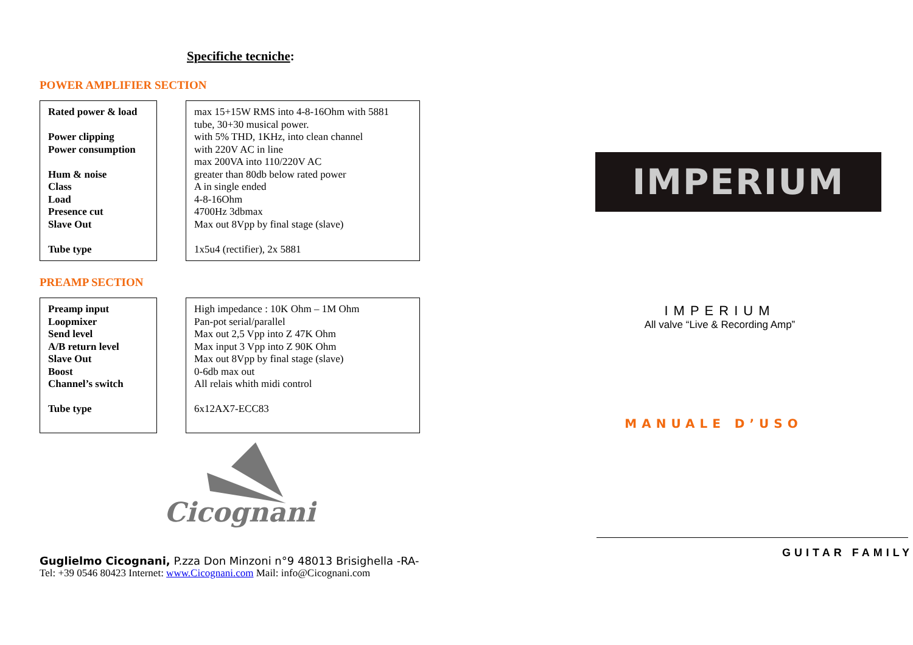Specifiche tecniche:
POWER AMPLIFIER SECTION
Rated power & load
Power clipping
Power consumption
Hum & noise
Class
Load
Presence cut
Slave Out
Tube type
max 15+15W RMS into 4-8-16Ohm with 5881 tube, 30+30 musical power.
with 5% THD, 1KHz, into clean channel
with 220V AC in line
max 200VA into 110/220V AC
greater than 80db below rated power
A in single ended
4-8-16Ohm
4700Hz 3dbmax
Max out 8Vpp by final stage (slave)
1x5u4 (rectifier), 2x 5881
PREAMP SECTION
Preamp input
Loopmixer
Send level
A/B return level
Slave Out
Boost
Channel’s switch
Tube type
High impedance : 10K Ohm – 1M Ohm
Pan-pot serial/parallel
Max out 2,5 Vpp into Z 47K Ohm
Max input 3 Vpp into Z 90K Ohm
Max out 8Vpp by final stage (slave)
0-6db max out
All relais whith midi control
6x12AX7-ECC83
Cicognani
Guglielmo Cicognani, P.zza Don Minzoni n°9 48013 Brisighella -RA-
Tel: +39 0546 80423 Internet: www.Cicognani.com Mail: info@Cicognani.com
IMPERIUM
IMPERIUM
All valve “Live & Recording Amp”
MANUALE D’USO
GUITAR FAMILY